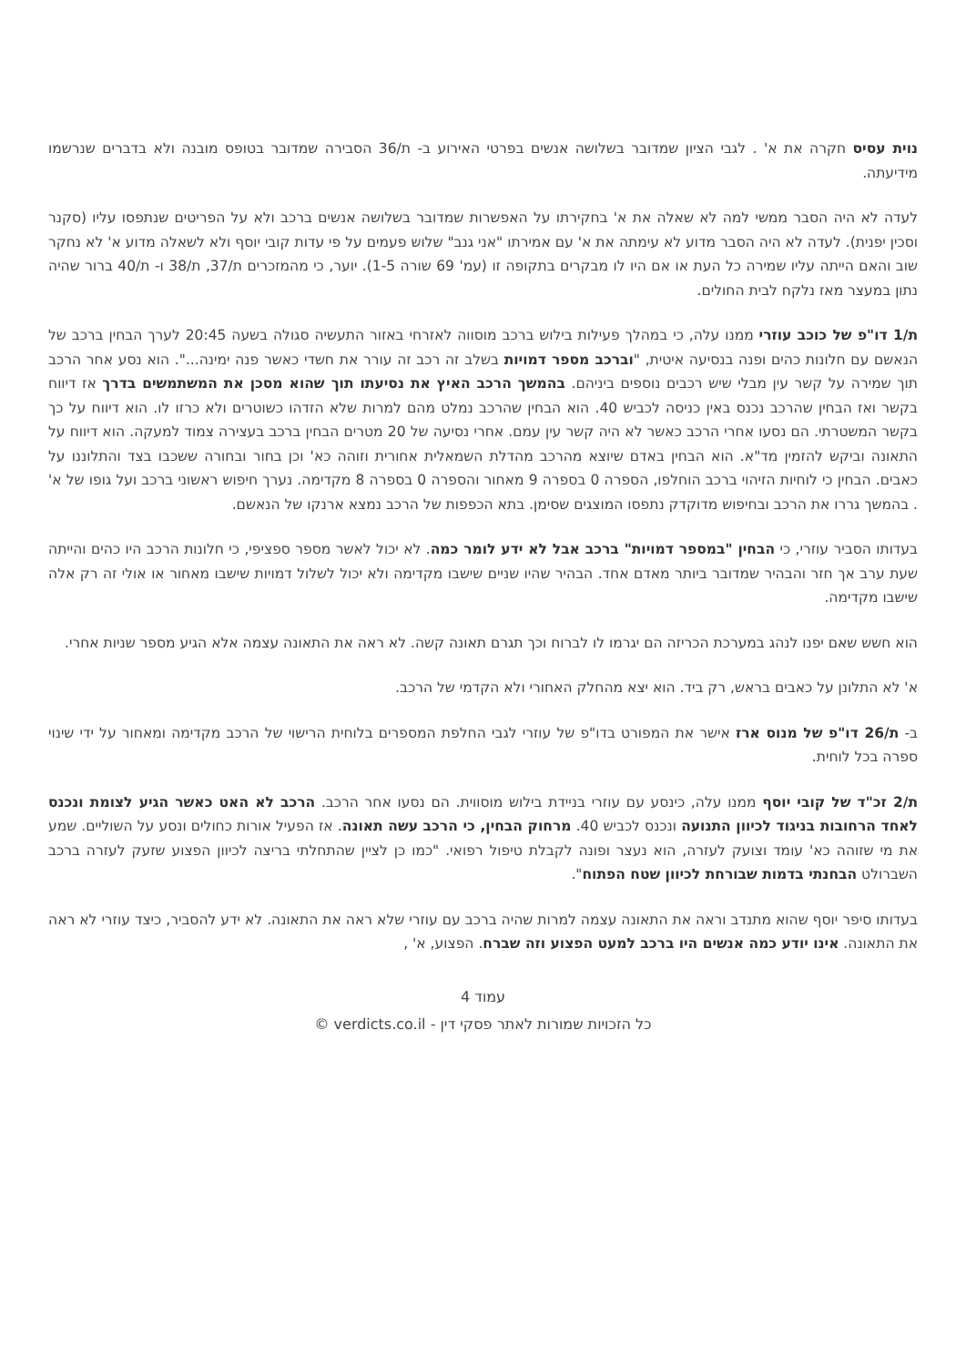נוית עסיס חקרה את א' . לגבי הציון שמדובר בשלושה אנשים בפרטי האירוע ב- ת/36 הסבירה שמדובר בטופס מובנה ולא בדברים שנרשמו מידיעתה.
לעדה לא היה הסבר ממשי למה לא שאלה את א' בחקירתו על האפשרות שמדובר בשלושה אנשים ברכב ולא על הפריטים שנתפסו עליו (סקנר וסכין יפנית). לעדה לא היה הסבר מדוע לא עימתה את א' עם אמירתו "אני גנב" שלוש פעמים על פי עדות קובי יוסף ולא לשאלה מדוע א' לא נחקר שוב והאם הייתה עליו שמירה כל העת או אם היו לו מבקרים בתקופה זו (עמ' 69 שורה 1-5). יוער, כי מהמזכרים ת/37, ת/38 ו- ת/40 ברור שהיה נתון במעצר מאז נלקח לבית החולים.
ת/1 דו"פ של כוכב עוזרי ממנו עלה, כי במהלך פעילות בילוש ברכב מוסווה לאזרחי באזור התעשיה סגולה בשעה 20:45 לערך הבחין ברכב של הנאשם עם חלונות כהים ופנה בנסיעה איטית, "וברכב מספר דמויות בשלב זה רכב זה עורר את חשדי כאשר פנה ימינה...". הוא נסע אחר הרכב תוך שמירה על קשר עין מבלי שיש רכבים נוספים ביניהם. בהמשך הרכב האיץ את נסיעתו תוך שהוא מסכן את המשתמשים בדרך אז דיווח בקשר ואז הבחין שהרכב נכנס באין כניסה לכביש 40. הוא הבחין שהרכב נמלט מהם למרות שלא הזדהו כשוטרים ולא כרזו לו. הוא דיווח על כך בקשר המשטרתי. הם נסעו אחרי הרכב כאשר לא היה קשר עין עמם. אחרי נסיעה של 20 מטרים הבחין ברכב בעצירה צמוד למעקה. הוא דיווח על התאונה וביקש להזמין מד"א. הוא הבחין באדם שיוצא מהרכב מהדלת השמאלית אחורית וזוהה כא' וכן בחור ובחורה ששכבו בצד והתלוננו על כאבים. הבחין כי לוחיות הזיהוי ברכב הוחלפו, הספרה 0 בספרה 9 מאחור והספרה 0 בספרה 8 מקדימה. נערך חיפוש ראשוני ברכב ועל גופו של א' . בהמשך גררו את הרכב ובחיפוש מדוקדק נתפסו המוצגים שסימן. בתא הכפפות של הרכב נמצא ארנקו של הנאשם.
בעדותו הסביר עוזרי, כי הבחין "במספר דמויות" ברכב אבל לא ידע לומר כמה. לא יכול לאשר מספר ספציפי, כי חלונות הרכב היו כהים והייתה שעת ערב אך חזר והבהיר שמדובר ביותר מאדם אחד. הבהיר שהיו שניים שישבו מקדימה ולא יכול לשלול דמויות שישבו מאחור או אולי זה רק אלה שישבו מקדימה.
הוא חשש שאם יפנו לנהג במערכת הכריזה הם יגרמו לו לברוח וכך תגרם תאונה קשה. לא ראה את התאונה עצמה אלא הגיע מספר שניות אחרי.
א' לא התלונן על כאבים בראש, רק ביד. הוא יצא מהחלק האחורי ולא הקדמי של הרכב.
ב- ת/26 דו"פ של מנוס ארז אישר את המפורט בדו"פ של עוזרי לגבי החלפת המספרים בלוחית הרישוי של הרכב מקדימה ומאחור על ידי שינוי ספרה בכל לוחית.
ת/2 זכ"ד של קובי יוסף ממנו עלה, כינסע עם עוזרי בניידת בילוש מוסווית. הם נסעו אחר הרכב. הרכב לא האט כאשר הגיע לצומת ונכנס לאחד הרחובות בניגוד לכיוון התנועה ונכנס לכביש 40. מרחוק הבחין, כי הרכב עשה תאונה. אז הפעיל אורות כחולים ונסע על השוליים. שמע את מי שזוהה כא' עומד וצועק לעזרה, הוא נעצר ופונה לקבלת טיפול רפואי. "כמו כן לציין שהתחלתי בריצה לכיוון הפצוע שזעק לעזרה ברכב השברולט הבחנתי בדמות שבורחת לכיוון שטח הפתוח".
בעדותו סיפר יוסף שהוא מתנדב וראה את התאונה עצמה למרות שהיה ברכב עם עוזרי שלא ראה את התאונה. לא ידע להסביר, כיצד עוזרי לא ראה את התאונה. אינו יודע כמה אנשים היו ברכב למעט הפצוע וזה שברח. הפצוע, א' ,
עמוד 4
כל הזכויות שמורות לאתר פסקי דין - verdicts.co.il ©